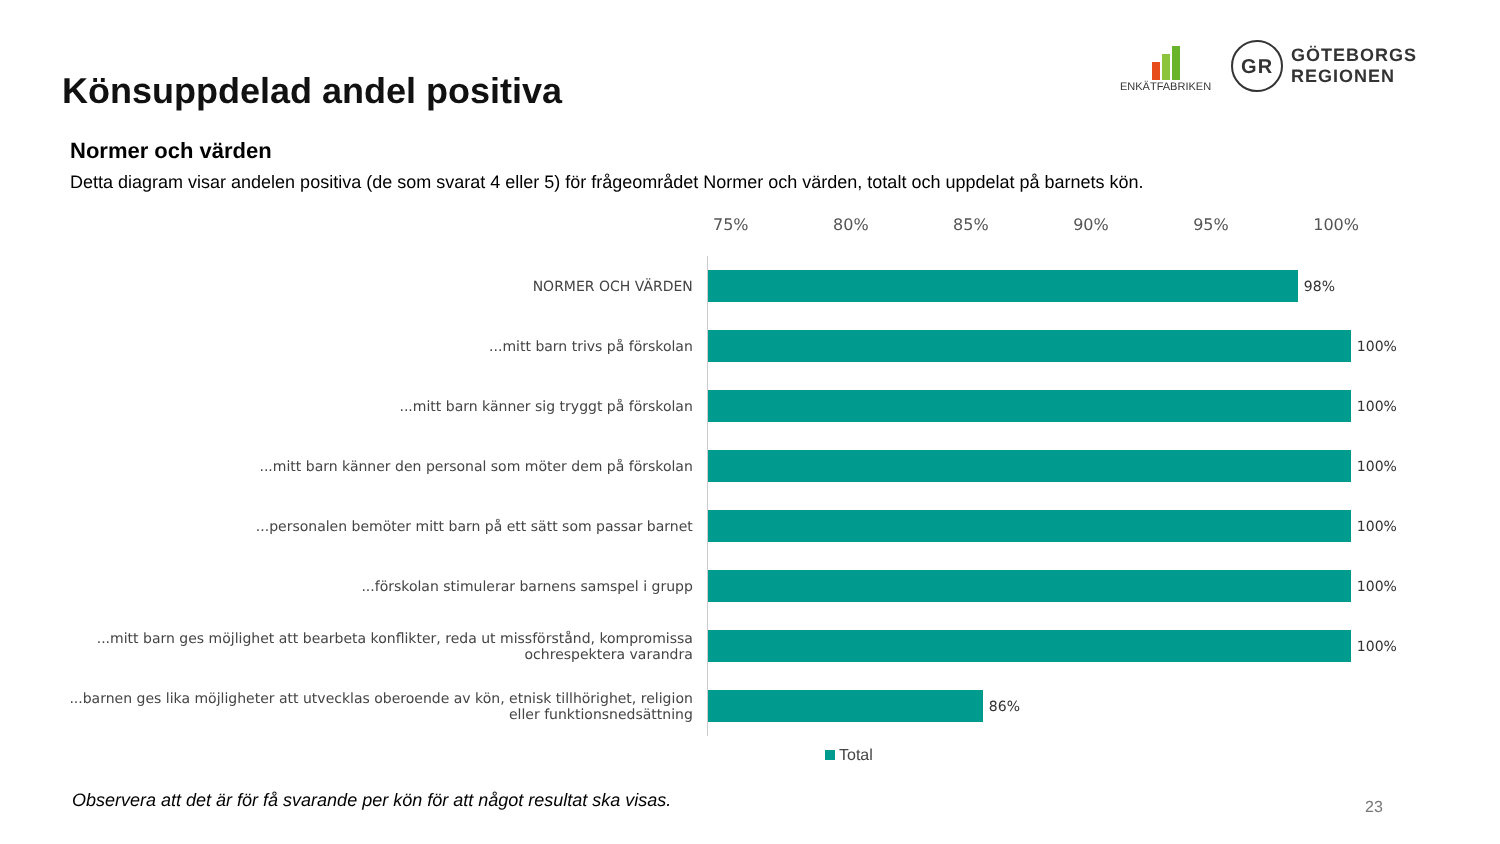Könsuppdelad andel positiva
ENKÄTFABRIKEN
GR
GÖTEBORGS
REGIONEN
Normer och värden
Detta diagram visar andelen positiva (de som svarat 4 eller 5) för frågeområdet Normer och värden, totalt och uppdelat på barnets kön.
75% 80% 85% 90% 95% 100%
NORMER OCH VÄRDEN
98%
...mitt barn trivs på förskolan
100%
...mitt barn känner sig tryggt på förskolan
100%
...mitt barn känner den personal som möter dem på förskolan
100%
...personalen bemöter mitt barn på ett sätt som passar barnet
100%
...förskolan stimulerar barnens samspel i grupp
100%
...mitt barn ges möjlighet att bearbeta konflikter, reda ut missförstånd, kompromissa ochrespektera varandra
100%
...barnen ges lika möjligheter att utvecklas oberoende av kön, etnisk tillhörighet, religion eller funktionsnedsättning
86%
Total
Observera att det är för få svarande per kön för att något resultat ska visas.
23